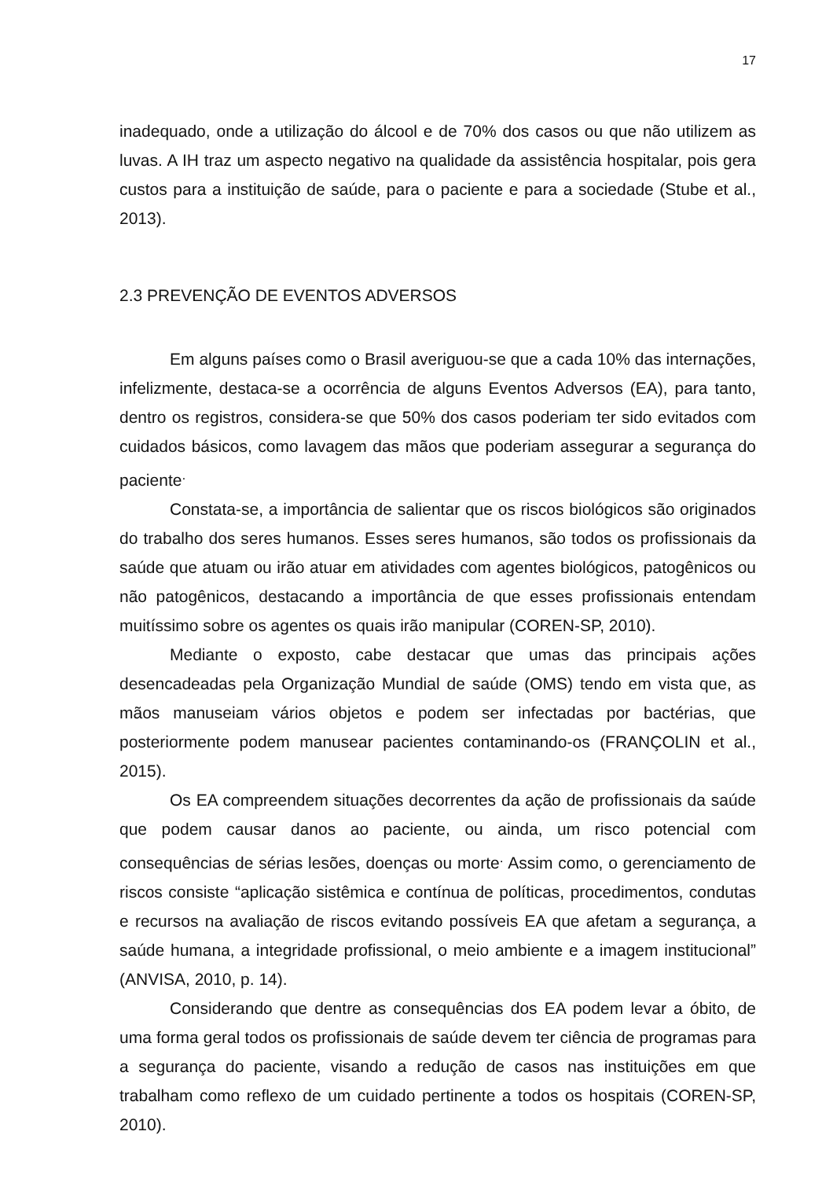17
inadequado, onde a utilização do álcool e de 70% dos casos ou que não utilizem as luvas. A IH traz um aspecto negativo na qualidade da assistência hospitalar, pois gera custos para a instituição de saúde, para o paciente e para a sociedade (Stube et al., 2013).
2.3 PREVENÇÃO DE EVENTOS ADVERSOS
Em alguns países como o Brasil averiguou-se que a cada 10% das internações, infelizmente, destaca-se a ocorrência de alguns Eventos Adversos (EA), para tanto, dentro os registros, considera-se que 50% dos casos poderiam ter sido evitados com cuidados básicos, como lavagem das mãos que poderiam assegurar a segurança do paciente<sup>.</sup>
Constata-se, a importância de salientar que os riscos biológicos são originados do trabalho dos seres humanos. Esses seres humanos, são todos os profissionais da saúde que atuam ou irão atuar em atividades com agentes biológicos, patogênicos ou não patogênicos, destacando a importância de que esses profissionais entendam muitíssimo sobre os agentes os quais irão manipular (COREN-SP, 2010).
Mediante o exposto, cabe destacar que umas das principais ações desencadeadas pela Organização Mundial de saúde (OMS) tendo em vista que, as mãos manuseiam vários objetos e podem ser infectadas por bactérias, que posteriormente podem manusear pacientes contaminando-os (FRANÇOLIN et al., 2015).
Os EA compreendem situações decorrentes da ação de profissionais da saúde que podem causar danos ao paciente, ou ainda, um risco potencial com consequências de sérias lesões, doenças ou morte<sup>.</sup> Assim como, o gerenciamento de riscos consiste “aplicação sistêmica e contínua de políticas, procedimentos, condutas e recursos na avaliação de riscos evitando possíveis EA que afetam a segurança, a saúde humana, a integridade profissional, o meio ambiente e a imagem institucional” (ANVISA, 2010, p. 14).
Considerando que dentre as consequências dos EA podem levar a óbito, de uma forma geral todos os profissionais de saúde devem ter ciência de programas para a segurança do paciente, visando a redução de casos nas instituições em que trabalham como reflexo de um cuidado pertinente a todos os hospitais (COREN-SP, 2010).